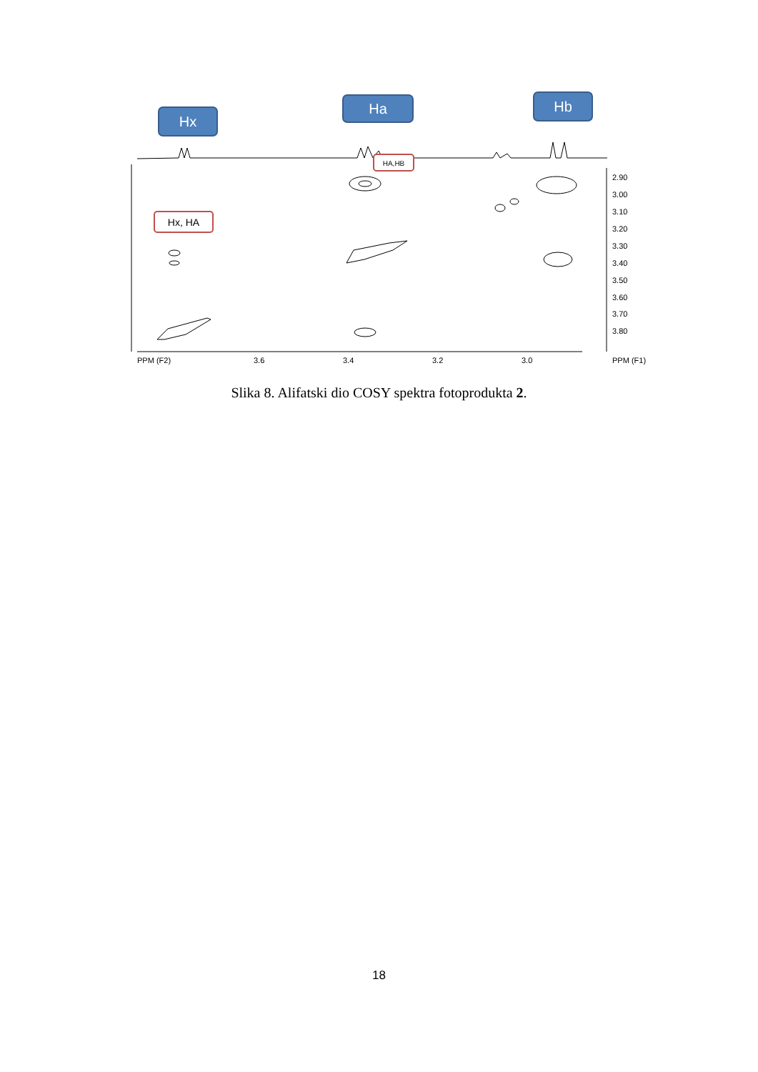Hx
Ha
Hb
HA,HB
Hx, HA
PPM (F2)
3.6
3.4
3.2
3.0
PPM (F1)
2.90
3.00
3.10
3.20
3.30
3.40
3.50
3.60
3.70
3.80
Slika 8. Alifatski dio COSY spektra fotoprodukta 2.
18